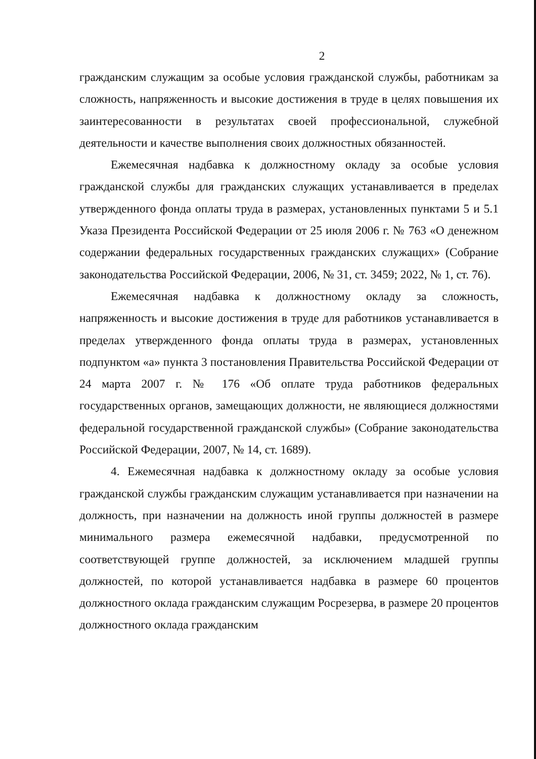2
гражданским служащим за особые условия гражданской службы, работникам за сложность, напряженность и высокие достижения в труде в целях повышения их заинтересованности в результатах своей профессиональной, служебной деятельности и качестве выполнения своих должностных обязанностей.
Ежемесячная надбавка к должностному окладу за особые условия гражданской службы для гражданских служащих устанавливается в пределах утвержденного фонда оплаты труда в размерах, установленных пунктами 5 и 5.1 Указа Президента Российской Федерации от 25 июля 2006 г. № 763 «О денежном содержании федеральных государственных гражданских служащих» (Собрание законодательства Российской Федерации, 2006, № 31, ст. 3459; 2022, № 1, ст. 76).
Ежемесячная надбавка к должностному окладу за сложность, напряженность и высокие достижения в труде для работников устанавливается в пределах утвержденного фонда оплаты труда в размерах, установленных подпунктом «а» пункта 3 постановления Правительства Российской Федерации от 24 марта 2007 г. № 176 «Об оплате труда работников федеральных государственных органов, замещающих должности, не являющиеся должностями федеральной государственной гражданской службы» (Собрание законодательства Российской Федерации, 2007, № 14, ст. 1689).
4. Ежемесячная надбавка к должностному окладу за особые условия гражданской службы гражданским служащим устанавливается при назначении на должность, при назначении на должность иной группы должностей в размере минимального размера ежемесячной надбавки, предусмотренной по соответствующей группе должностей, за исключением младшей группы должностей, по которой устанавливается надбавка в размере 60 процентов должностного оклада гражданским служащим Росрезерва, в размере 20 процентов должностного оклада гражданским